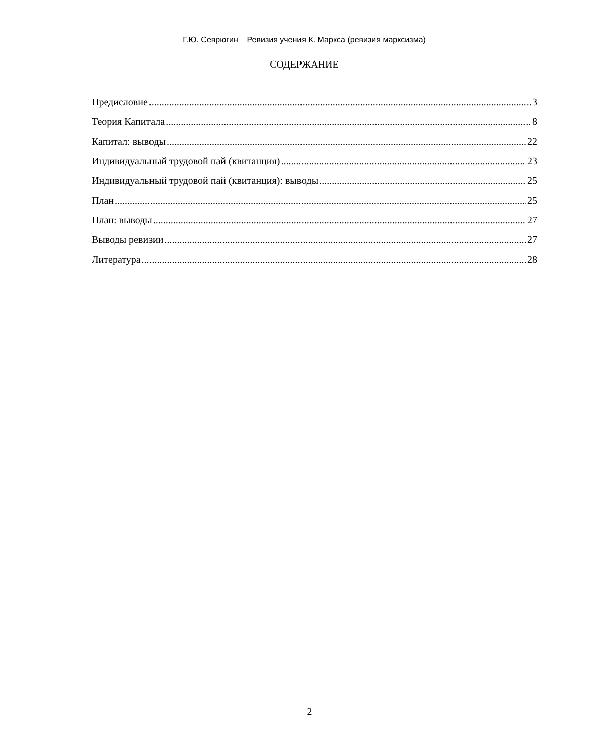Г.Ю. Севрюгин Ревизия учения К. Маркса (ревизия марксизма)
СОДЕРЖАНИЕ
Предисловие 3
Теория Капитала 8
Капитал: выводы 22
Индивидуальный трудовой пай (квитанция) 23
Индивидуальный трудовой пай (квитанция): выводы 25
План 25
План: выводы 27
Выводы ревизии 27
Литература 28
2